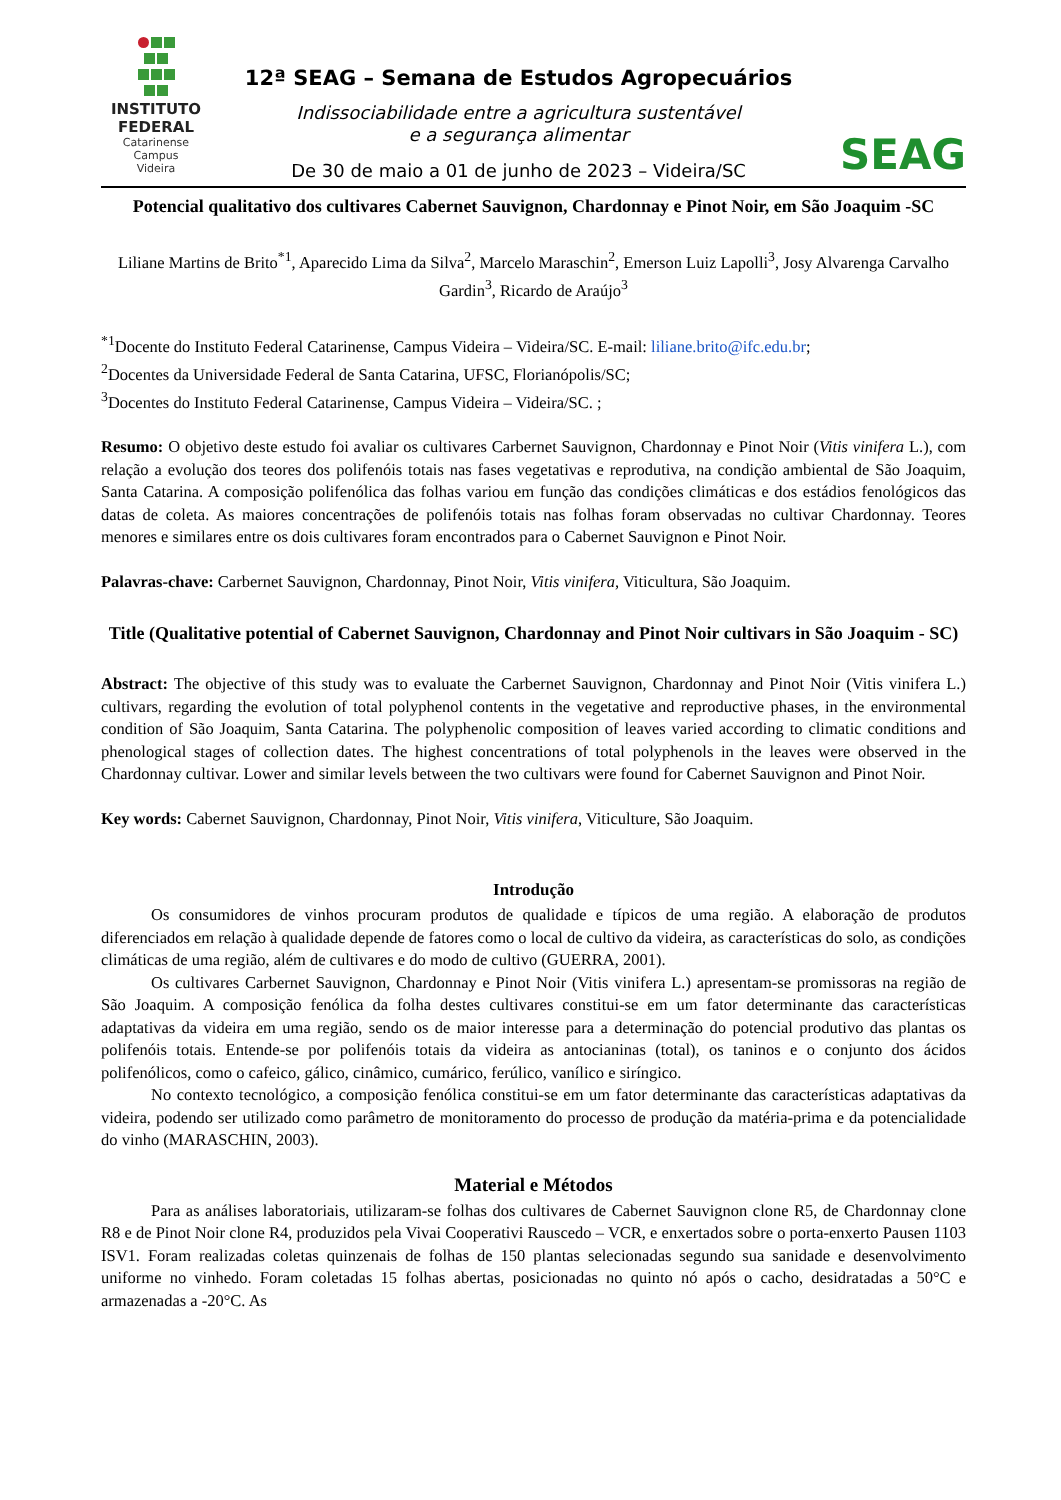INSTITUTO
FEDERAL
Catarinense
Campus
Videira
12ª SEAG – Semana de Estudos Agropecuários
Indissociabilidade entre a agricultura sustentável
e a segurança alimentar
De 30 de maio a 01 de junho de 2023 – Videira/SC
SEAG
Potencial qualitativo dos cultivares Cabernet Sauvignon, Chardonnay e Pinot Noir, em São Joaquim -SC
Liliane Martins de Brito<sup>*1</sup>, Aparecido Lima da Silva<sup>2</sup>, Marcelo Maraschin<sup>2</sup>, Emerson Luiz Lapolli<sup>3</sup>, Josy Alvarenga Carvalho Gardin<sup>3</sup>, Ricardo de Araújo<sup>3</sup>
<sup>*1</sup>Docente do Instituto Federal Catarinense, Campus Videira – Videira/SC. E-mail: liliane.brito@ifc.edu.br;
<sup>2</sup> Docentes da Universidade Federal de Santa Catarina, UFSC, Florianópolis/SC;
<sup>3</sup> Docentes do Instituto Federal Catarinense, Campus Videira – Videira/SC. ;
Resumo: O objetivo deste estudo foi avaliar os cultivares Carbernet Sauvignon, Chardonnay e Pinot Noir (Vitis vinifera L.), com relação a evolução dos teores dos polifenóis totais nas fases vegetativas e reprodutiva, na condição ambiental de São Joaquim, Santa Catarina. A composição polifenólica das folhas variou em função das condições climáticas e dos estádios fenológicos das datas de coleta. As maiores concentrações de polifenóis totais nas folhas foram observadas no cultivar Chardonnay. Teores menores e similares entre os dois cultivares foram encontrados para o Cabernet Sauvignon e Pinot Noir.
Palavras-chave: Carbernet Sauvignon, Chardonnay, Pinot Noir, Vitis vinifera, Viticultura, São Joaquim.
Title (Qualitative potential of Cabernet Sauvignon, Chardonnay and Pinot Noir cultivars in São Joaquim - SC)
Abstract: The objective of this study was to evaluate the Carbernet Sauvignon, Chardonnay and Pinot Noir (Vitis vinifera L.) cultivars, regarding the evolution of total polyphenol contents in the vegetative and reproductive phases, in the environmental condition of São Joaquim, Santa Catarina. The polyphenolic composition of leaves varied according to climatic conditions and phenological stages of collection dates. The highest concentrations of total polyphenols in the leaves were observed in the Chardonnay cultivar. Lower and similar levels between the two cultivars were found for Cabernet Sauvignon and Pinot Noir.
Key words: Cabernet Sauvignon, Chardonnay, Pinot Noir, Vitis vinifera, Viticulture, São Joaquim.
Introdução
Os consumidores de vinhos procuram produtos de qualidade e típicos de uma região. A elaboração de produtos diferenciados em relação à qualidade depende de fatores como o local de cultivo da videira, as características do solo, as condições climáticas de uma região, além de cultivares e do modo de cultivo (GUERRA, 2001).
Os cultivares Carbernet Sauvignon, Chardonnay e Pinot Noir (Vitis vinifera L.) apresentam-se promissoras na região de São Joaquim. A composição fenólica da folha destes cultivares constitui-se em um fator determinante das características adaptativas da videira em uma região, sendo os de maior interesse para a determinação do potencial produtivo das plantas os polifenóis totais. Entende-se por polifenóis totais da videira as antocianinas (total), os taninos e o conjunto dos ácidos polifenólicos, como o cafeico, gálico, cinâmico, cumárico, ferúlico, vanílico e siríngico.
No contexto tecnológico, a composição fenólica constitui-se em um fator determinante das características adaptativas da videira, podendo ser utilizado como parâmetro de monitoramento do processo de produção da matéria-prima e da potencialidade do vinho (MARASCHIN, 2003).
Material e Métodos
Para as análises laboratoriais, utilizaram-se folhas dos cultivares de Cabernet Sauvignon clone R5, de Chardonnay clone R8 e de Pinot Noir clone R4, produzidos pela Vivai Cooperativi Rauscedo – VCR, e enxertados sobre o porta-enxerto Pausen 1103 ISV1. Foram realizadas coletas quinzenais de folhas de 150 plantas selecionadas segundo sua sanidade e desenvolvimento uniforme no vinhedo. Foram coletadas 15 folhas abertas, posicionadas no quinto nó após o cacho, desidratadas a 50°C e armazenadas a -20°C. As